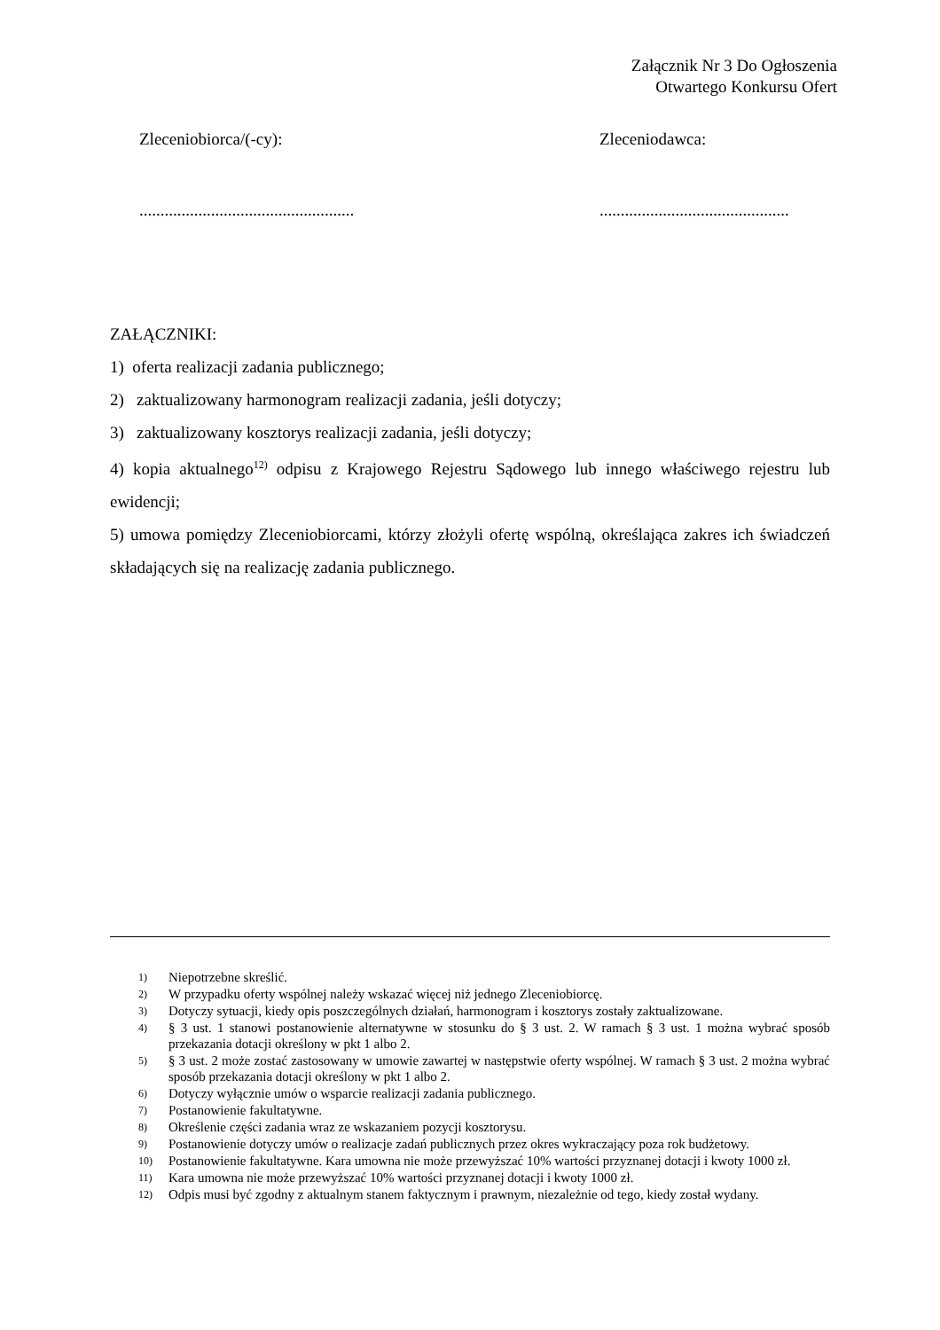Załącznik Nr 3 Do Ogłoszenia
Otwartego Konkursu Ofert
Zleceniobiorca/(-cy): Zleceniodawca:
...................................................
.............................................
ZAŁĄCZNIKI:
1) oferta realizacji zadania publicznego;
2) zaktualizowany harmonogram realizacji zadania, jeśli dotyczy;
3) zaktualizowany kosztorys realizacji zadania, jeśli dotyczy;
4) kopia aktualnego<sup>12)</sup> odpisu z Krajowego Rejestru Sądowego lub innego właściwego rejestru lub ewidencji;
5) umowa pomiędzy Zleceniobiorcami, którzy złożyli ofertę wspólną, określająca zakres ich świadczeń składających się na realizację zadania publicznego.
1) Niepotrzebne skreślić.
2) W przypadku oferty wspólnej należy wskazać więcej niż jednego Zleceniobiorcę.
3) Dotyczy sytuacji, kiedy opis poszczególnych działań, harmonogram i kosztorys zostały zaktualizowane.
4) § 3 ust. 1 stanowi postanowienie alternatywne w stosunku do § 3 ust. 2. W ramach § 3 ust. 1 można wybrać sposób przekazania dotacji określony w pkt 1 albo 2.
5) § 3 ust. 2 może zostać zastosowany w umowie zawartej w następstwie oferty wspólnej. W ramach § 3 ust. 2 można wybrać sposób przekazania dotacji określony w pkt 1 albo 2.
6) Dotyczy wyłącznie umów o wsparcie realizacji zadania publicznego.
7) Postanowienie fakultatywne.
8) Określenie części zadania wraz ze wskazaniem pozycji kosztorysu.
9) Postanowienie dotyczy umów o realizacje zadań publicznych przez okres wykraczający poza rok budżetowy.
10) Postanowienie fakultatywne. Kara umowna nie może przewyższać 10% wartości przyznanej dotacji i kwoty 1000 zł.
11) Kara umowna nie może przewyższać 10% wartości przyznanej dotacji i kwoty 1000 zł.
12) Odpis musi być zgodny z aktualnym stanem faktycznym i prawnym, niezależnie od tego, kiedy został wydany.